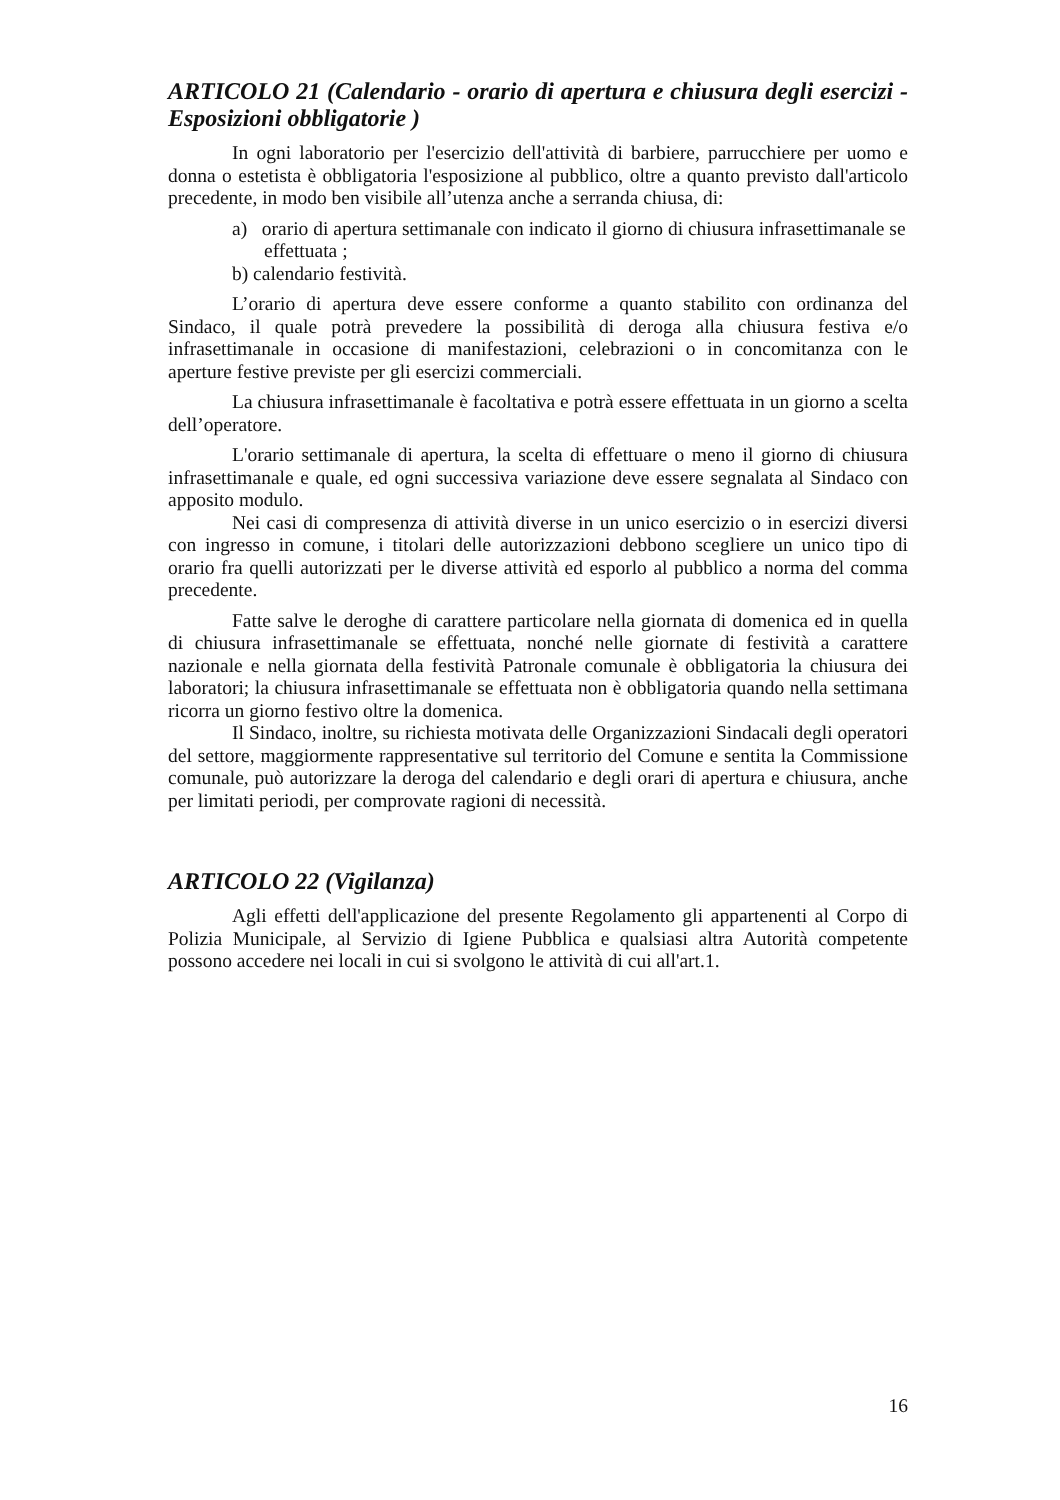ARTICOLO 21 (Calendario - orario di apertura e chiusura degli esercizi - Esposizioni obbligatorie )
In ogni laboratorio per l'esercizio dell'attività di barbiere, parrucchiere per uomo e donna o estetista è obbligatoria l'esposizione al pubblico, oltre a quanto previsto dall'articolo precedente, in modo ben visibile all’utenza anche a serranda chiusa, di:
a) orario di apertura settimanale con indicato il giorno di chiusura infrasettimanale se effettuata ;
b) calendario festività.
L’orario di apertura deve essere conforme a quanto stabilito con ordinanza del Sindaco, il quale potrà prevedere la possibilità di deroga alla chiusura festiva e/o infrasettimanale in occasione di manifestazioni, celebrazioni o in concomitanza con le aperture festive previste per gli esercizi commerciali.
La chiusura infrasettimanale è facoltativa e potrà essere effettuata in un giorno a scelta dell’operatore.
L'orario settimanale di apertura, la scelta di effettuare o meno il giorno di chiusura infrasettimanale e quale, ed ogni successiva variazione deve essere segnalata al Sindaco con apposito modulo.
Nei casi di compresenza di attività diverse in un unico esercizio o in esercizi diversi con ingresso in comune, i titolari delle autorizzazioni debbono scegliere un unico tipo di orario fra quelli autorizzati per le diverse attività ed esporlo al pubblico a norma del comma precedente.
Fatte salve le deroghe di carattere particolare nella giornata di domenica ed in quella di chiusura infrasettimanale se effettuata, nonché nelle giornate di festività a carattere nazionale e nella giornata della festività Patronale comunale è obbligatoria la chiusura dei laboratori; la chiusura infrasettimanale se effettuata non è obbligatoria quando nella settimana ricorra un giorno festivo oltre la domenica.
Il Sindaco, inoltre, su richiesta motivata delle Organizzazioni Sindacali degli operatori del settore, maggiormente rappresentative sul territorio del Comune e sentita la Commissione comunale, può autorizzare la deroga del calendario e degli orari di apertura e chiusura, anche per limitati periodi, per comprovate ragioni di necessità.
ARTICOLO 22 (Vigilanza)
Agli effetti dell'applicazione del presente Regolamento gli appartenenti al Corpo di Polizia Municipale, al Servizio di Igiene Pubblica e qualsiasi altra Autorità competente possono accedere nei locali in cui si svolgono le attività di cui all'art.1.
16